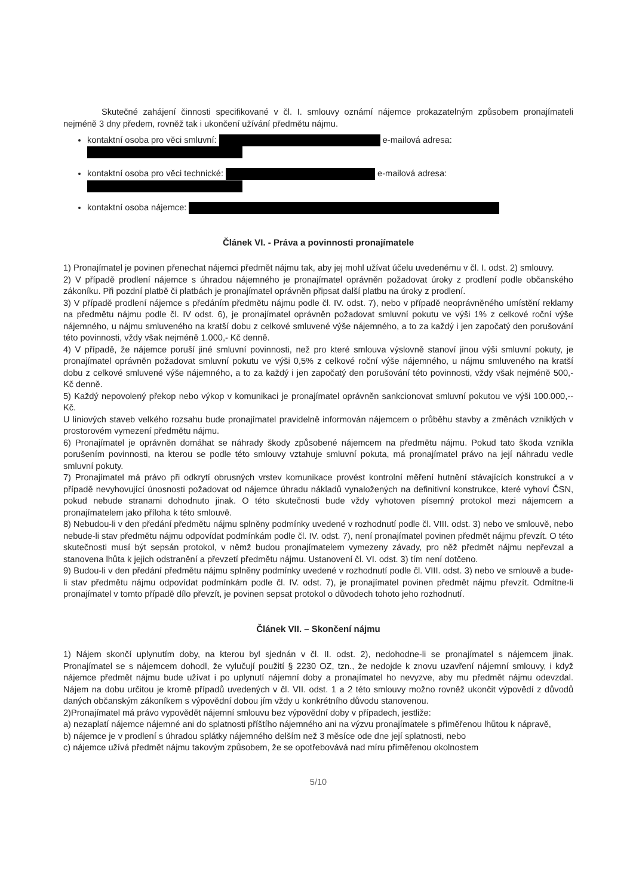Skutečné zahájení činnosti specifikované v čl. I. smlouvy oznámí nájemce prokazatelným způsobem pronajímateli nejméně 3 dny předem, rovněž tak i ukončení užívání předmětu nájmu.
kontaktní osoba pro věci smluvní: e-mailová adresa:
kontaktní osoba pro věci technické: e-mailová adresa:
kontaktní osoba nájemce:
Článek VI. - Práva a povinnosti pronajímatele
1) Pronajímatel je povinen přenechat nájemci předmět nájmu tak, aby jej mohl užívat účelu uvedenému v čl. I. odst. 2) smlouvy.
2) V případě prodlení nájemce s úhradou nájemného je pronajímatel oprávněn požadovat úroky z prodlení podle občanského zákoníku. Při pozdní platbě či platbách je pronajímatel oprávněn připsat další platbu na úroky z prodlení.
3) V případě prodlení nájemce s předáním předmětu nájmu podle čl. IV. odst. 7), nebo v případě neoprávněného umístění reklamy na předmětu nájmu podle čl. IV odst. 6), je pronajímatel oprávněn požadovat smluvní pokutu ve výši 1% z celkové roční výše nájemného, u nájmu smluveného na kratší dobu z celkové smluvené výše nájemného, a to za každý i jen započatý den porušování této povinnosti, vždy však nejméně 1.000,- Kč denně.
4) V případě, že nájemce poruší jiné smluvní povinnosti, než pro které smlouva výslovně stanoví jinou výši smluvní pokuty, je pronajímatel oprávněn požadovat smluvní pokutu ve výši 0,5% z celkové roční výše nájemného, u nájmu smluveného na kratší dobu z celkové smluvené výše nájemného, a to za každý i jen započatý den porušování této povinnosti, vždy však nejméně 500,- Kč denně.
5) Každý nepovolený překop nebo výkop v komunikaci je pronajímatel oprávněn sankcionovat smluvní pokutou ve výši 100.000,-- Kč.
U liniových staveb velkého rozsahu bude pronajímatel pravidelně informován nájemcem o průběhu stavby a změnách vzniklých v prostorovém vymezení předmětu nájmu.
6) Pronajímatel je oprávněn domáhat se náhrady škody způsobené nájemcem na předmětu nájmu. Pokud tato škoda vznikla porušením povinnosti, na kterou se podle této smlouvy vztahuje smluvní pokuta, má pronajímatel právo na její náhradu vedle smluvní pokuty.
7) Pronajímatel má právo při odkrytí obrusných vrstev komunikace provést kontrolní měření hutnění stávajících konstrukcí a v případě nevyhovující únosnosti požadovat od nájemce úhradu nákladů vynaložených na definitivní konstrukce, které vyhoví ČSN, pokud nebude stranami dohodnuto jinak. O této skutečnosti bude vždy vyhotoven písemný protokol mezi nájemcem a pronajímatelem jako příloha k této smlouvě.
8) Nebudou-li v den předání předmětu nájmu splněny podmínky uvedené v rozhodnutí podle čl. VIII. odst. 3) nebo ve smlouvě, nebo nebude-li stav předmětu nájmu odpovídat podmínkám podle čl. IV. odst. 7), není pronajímatel povinen předmět nájmu převzít. O této skutečnosti musí být sepsán protokol, v němž budou pronajímatelem vymezeny závady, pro něž předmět nájmu nepřevzal a stanovena lhůta k jejich odstranění a převzetí předmětu nájmu. Ustanovení čl. VI. odst. 3) tím není dotčeno.
9) Budou-li v den předání předmětu nájmu splněny podmínky uvedené v rozhodnutí podle čl. VIII. odst. 3) nebo ve smlouvě a bude-li stav předmětu nájmu odpovídat podmínkám podle čl. IV. odst. 7), je pronajímatel povinen předmět nájmu převzít. Odmítne-li pronajímatel v tomto případě dílo převzít, je povinen sepsat protokol o důvodech tohoto jeho rozhodnutí.
Článek VII. – Skončení nájmu
1) Nájem skončí uplynutím doby, na kterou byl sjednán v čl. II. odst. 2), nedohodne-li se pronajímatel s nájemcem jinak. Pronajímatel se s nájemcem dohodl, že vylučují použití § 2230 OZ, tzn., že nedojde k znovu uzavření nájemní smlouvy, i když nájemce předmět nájmu bude užívat i po uplynutí nájemní doby a pronajímatel ho nevyzve, aby mu předmět nájmu odevzdal. Nájem na dobu určitou je kromě případů uvedených v čl. VII. odst. 1 a 2 této smlouvy možno rovněž ukončit výpovědí z důvodů daných občanským zákoníkem s výpovědní dobou jím vždy u konkrétního důvodu stanovenou.
2)Pronajímatel má právo vypovědět nájemní smlouvu bez výpovědní doby v případech, jestliže:
a) nezaplatí nájemce nájemné ani do splatnosti příštího nájemného ani na výzvu pronajímatele s přiměřenou lhůtou k nápravě,
b) nájemce je v prodlení s úhradou splátky nájemného delším než 3 měsíce ode dne její splatnosti, nebo
c) nájemce užívá předmět nájmu takovým způsobem, že se opotřebovává nad míru přiměřenou okolnostem
5/10